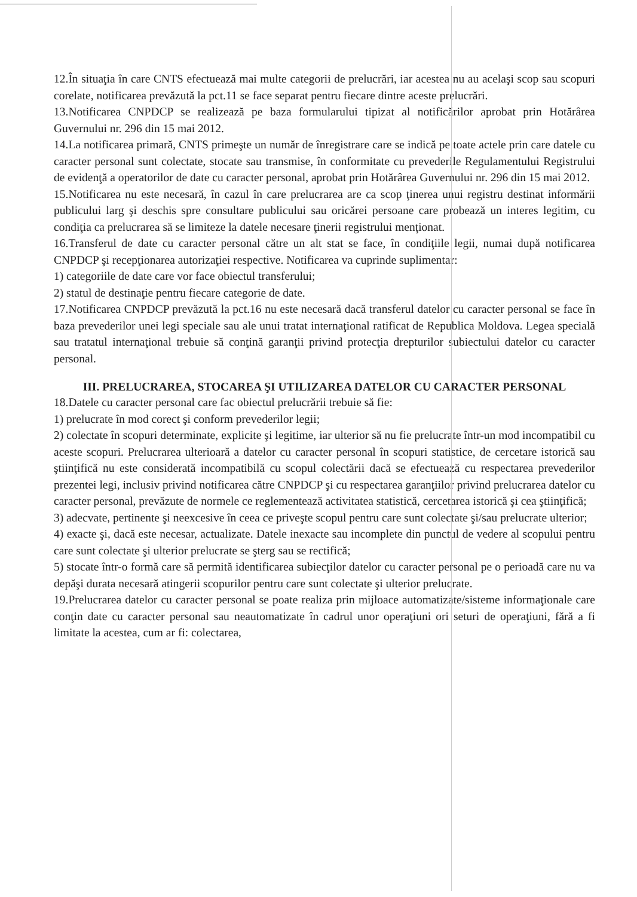12.În situaţia în care CNTS efectuează mai multe categorii de prelucrări, iar acestea nu au acelaşi scop sau scopuri corelate, notificarea prevăzută la pct.11 se face separat pentru fiecare dintre aceste prelucrări.
13.Notificarea CNPDCP se realizează pe baza formularului tipizat al notificărilor aprobat prin Hotărârea Guvernului nr. 296 din 15 mai 2012.
14.La notificarea primară, CNTS primeşte un număr de înregistrare care se indică pe toate actele prin care datele cu caracter personal sunt colectate, stocate sau transmise, în conformitate cu prevederile Regulamentului Registrului de evidenţă a operatorilor de date cu caracter personal, aprobat prin Hotărârea Guvernului nr. 296 din 15 mai 2012.
15.Notificarea nu este necesară, în cazul în care prelucrarea are ca scop ţinerea unui registru destinat informării publicului larg şi deschis spre consultare publicului sau oricărei persoane care probează un interes legitim, cu condiţia ca prelucrarea să se limiteze la datele necesare ţinerii registrului menţionat.
16.Transferul de date cu caracter personal către un alt stat se face, în condiţiile legii, numai după notificarea CNPDCP şi recepţionarea autorizaţiei respective. Notificarea va cuprinde suplimentar:
1) categoriile de date care vor face obiectul transferului;
2) statul de destinaţie pentru fiecare categorie de date.
17.Notificarea CNPDCP prevăzută la pct.16 nu este necesară dacă transferul datelor cu caracter personal se face în baza prevederilor unei legi speciale sau ale unui tratat internaţional ratificat de Republica Moldova. Legea specială sau tratatul internaţional trebuie să conţină garanţii privind protecţia drepturilor subiectului datelor cu caracter personal.
III. PRELUCRAREA, STOCAREA ŞI UTILIZAREA DATELOR CU CARACTER PERSONAL
18.Datele cu caracter personal care fac obiectul prelucrării trebuie să fie:
1) prelucrate în mod corect şi conform prevederilor legii;
2) colectate în scopuri determinate, explicite şi legitime, iar ulterior să nu fie prelucrate într-un mod incompatibil cu aceste scopuri. Prelucrarea ulterioară a datelor cu caracter personal în scopuri statistice, de cercetare istorică sau ştiinţifică nu este considerată incompatibilă cu scopul colectării dacă se efectuează cu respectarea prevederilor prezentei legi, inclusiv privind notificarea către CNPDCP şi cu respectarea garanţiilor privind prelucrarea datelor cu caracter personal, prevăzute de normele ce reglementează activitatea statistică, cercetarea istorică şi cea ştiinţifică;
3) adecvate, pertinente şi neexcesive în ceea ce priveşte scopul pentru care sunt colectate şi/sau prelucrate ulterior;
4) exacte şi, dacă este necesar, actualizate. Datele inexacte sau incomplete din punctul de vedere al scopului pentru care sunt colectate şi ulterior prelucrate se şterg sau se rectifică;
5) stocate într-o formă care să permită identificarea subiecţilor datelor cu caracter personal pe o perioadă care nu va depăşi durata necesară atingerii scopurilor pentru care sunt colectate şi ulterior prelucrate.
19.Prelucrarea datelor cu caracter personal se poate realiza prin mijloace automatizate/sisteme informaţionale care conţin date cu caracter personal sau neautomatizate în cadrul unor operaţiuni ori seturi de operaţiuni, fără a fi limitate la acestea, cum ar fi: colectarea,